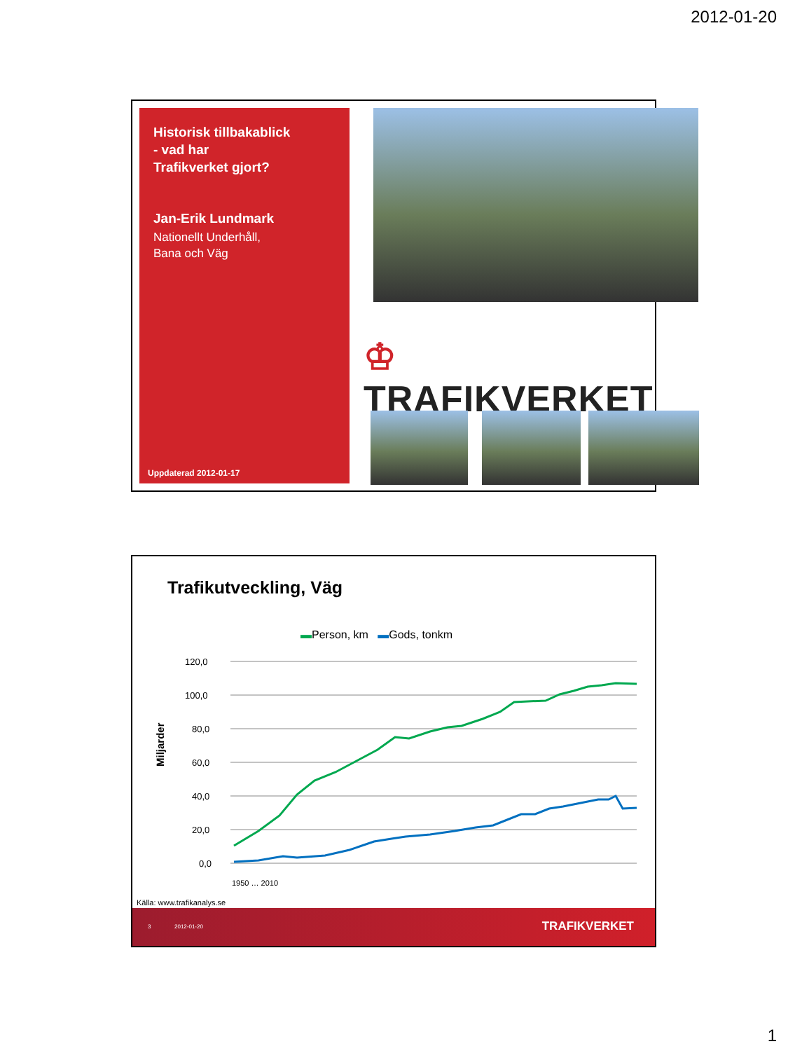2012-01-20
Historisk tillbakablick
- vad har
Trafikverket gjort?
Jan-Erik Lundmark
Nationellt Underhåll,
Bana och Väg
Uppdaterad 2012-01-17
♔ TRAFIKVERKET
Trafikutveckling, Väg
▬Person, km ▬Gods, tonkm
Miljarder
120,0
100,0
80,0
60,0
40,0
20,0
0,0
1950 … 2010
Källa: www.trafikanalys.se
3 2012-01-20 TRAFIKVERKET
1